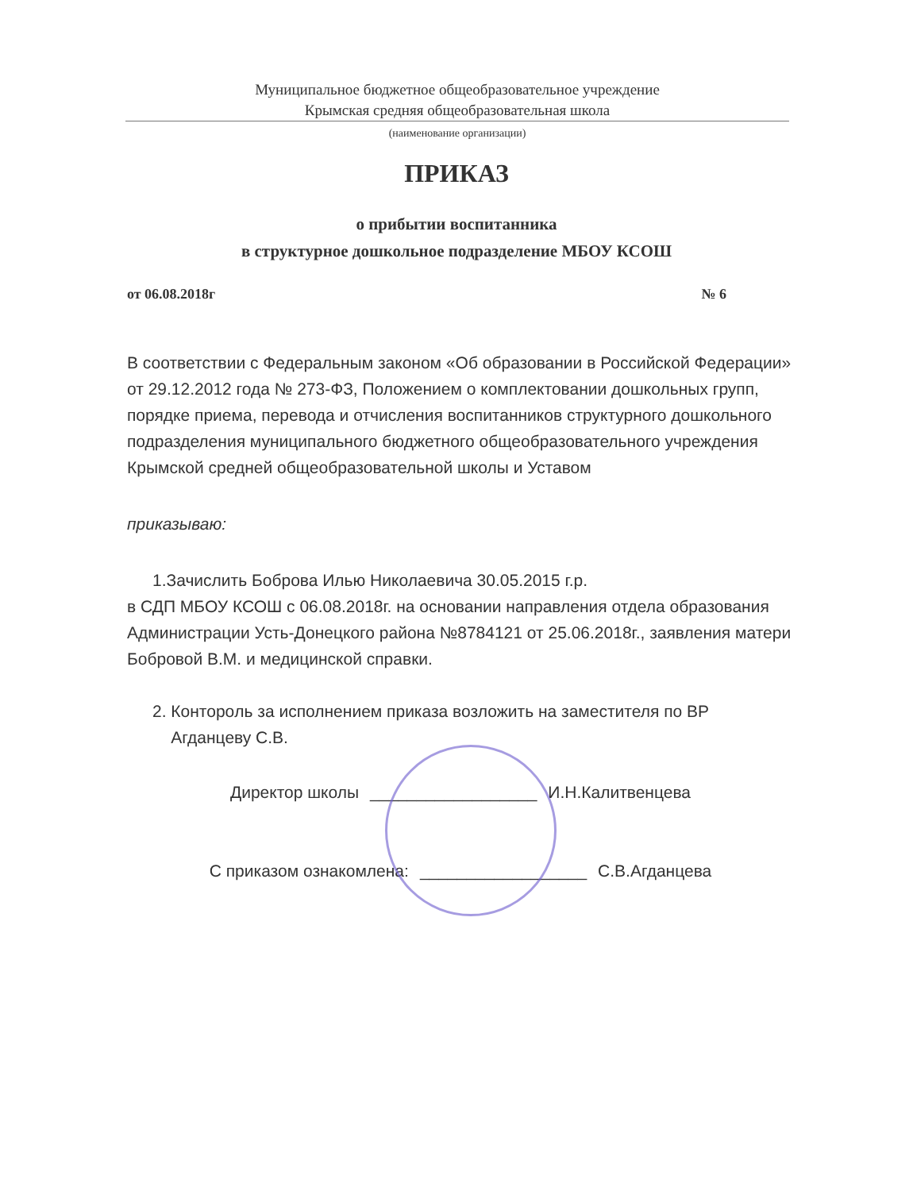Муниципальное бюджетное общеобразовательное учреждение
Крымская средняя общеобразовательная школа
(наименование организации)
ПРИКАЗ
о прибытии воспитанника
в структурное дошкольное подразделение МБОУ КСОШ
от 06.08.2018г № 6
В соответствии с Федеральным законом «Об образовании в Российской Федерации» от 29.12.2012 года № 273-ФЗ, Положением о комплектовании дошкольных групп, порядке приема, перевода и отчисления воспитанников структурного дошкольного подразделения муниципального бюджетного общеобразовательного учреждения Крымской средней общеобразовательной школы и Уставом
приказываю:
1.Зачислить Боброва Илью Николаевича 30.05.2015 г.р.
в СДП МБОУ КСОШ с 06.08.2018г. на основании направления отдела образования Администрации Усть-Донецкого района №8784121 от 25.06.2018г., заявления матери Бобровой В.М. и медицинской справки.
2. Конторoль за исполнением приказа возложить на заместителя по ВР
Агданцеву С.В.
Директор школы __________________ И.Н.Калитвенцева
С приказом ознакомлена: __________________ С.В.Агданцева